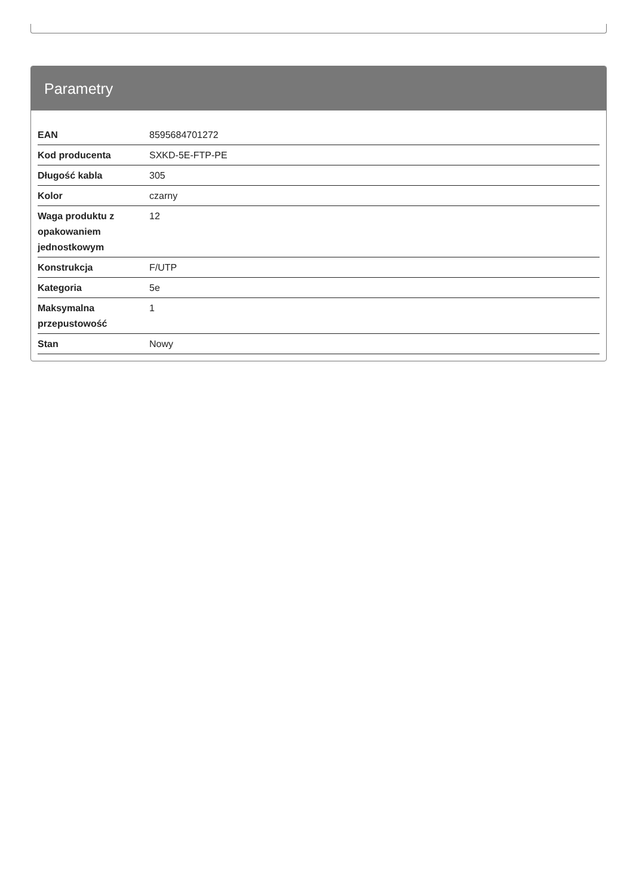Parametry
| EAN | 8595684701272 |
| Kod producenta | SXKD-5E-FTP-PE |
| Długość kabla | 305 |
| Kolor | czarny |
| Waga produktu z opakowaniem jednostkowym | 12 |
| Konstrukcja | F/UTP |
| Kategoria | 5e |
| Maksymalna przepustowość | 1 |
| Stan | Nowy |